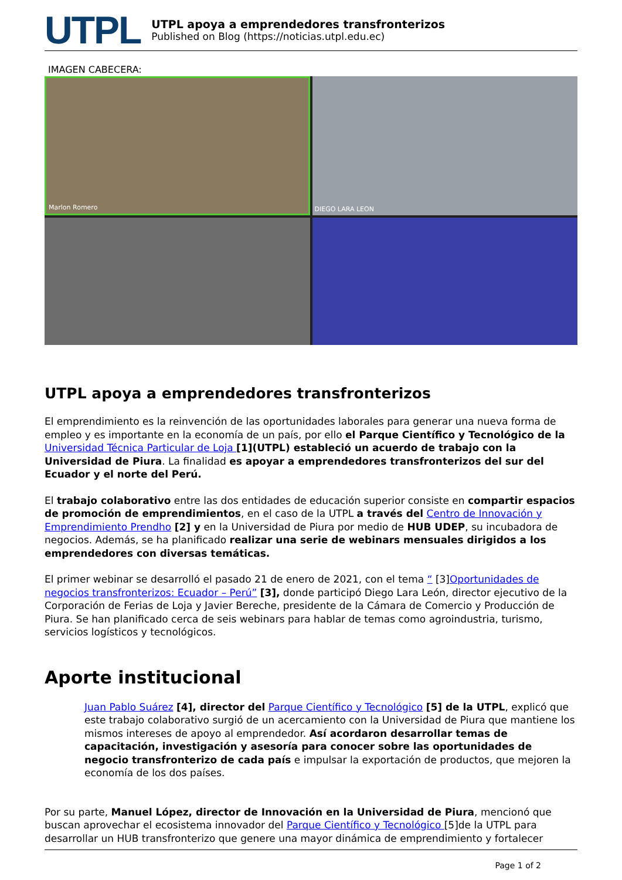UTPL
UTPL apoya a emprendedores transfronterizos
Published on Blog (https://noticias.utpl.edu.ec)
IMAGEN CABECERA:
Marlon Romero
DIEGO LARA LEON
UTPL apoya a emprendedores transfronterizos
El emprendimiento es la reinvención de las oportunidades laborales para generar una nueva forma de empleo y es importante en la economía de un país, por ello el Parque Científico y Tecnológico de la Universidad Técnica Particular de Loja [1](UTPL) estableció un acuerdo de trabajo con la Universidad de Piura. La finalidad es apoyar a emprendedores transfronterizos del sur del Ecuador y el norte del Perú.
El trabajo colaborativo entre las dos entidades de educación superior consiste en compartir espacios de promoción de emprendimientos, en el caso de la UTPL a través del Centro de Innovación y Emprendimiento Prendho [2] y en la Universidad de Piura por medio de HUB UDEP, su incubadora de negocios. Además, se ha planificado realizar una serie de webinars mensuales dirigidos a los emprendedores con diversas temáticas.
El primer webinar se desarrolló el pasado 21 de enero de 2021, con el tema “ [3]Oportunidades de negocios transfronterizos: Ecuador – Perú” [3], donde participó Diego Lara León, director ejecutivo de la Corporación de Ferias de Loja y Javier Bereche, presidente de la Cámara de Comercio y Producción de Piura. Se han planificado cerca de seis webinars para hablar de temas como agroindustria, turismo, servicios logísticos y tecnológicos.
Aporte institucional
Juan Pablo Suárez [4], director del Parque Científico y Tecnológico [5] de la UTPL, explicó que este trabajo colaborativo surgió de un acercamiento con la Universidad de Piura que mantiene los mismos intereses de apoyo al emprendedor. Así acordaron desarrollar temas de capacitación, investigación y asesoría para conocer sobre las oportunidades de negocio transfronterizo de cada país e impulsar la exportación de productos, que mejoren la economía de los dos países.
Por su parte, Manuel López, director de Innovación en la Universidad de Piura, mencionó que buscan aprovechar el ecosistema innovador del Parque Científico y Tecnológico [5]de la UTPL para desarrollar un HUB transfronterizo que genere una mayor dinámica de emprendimiento y fortalecer
Page 1 of 2